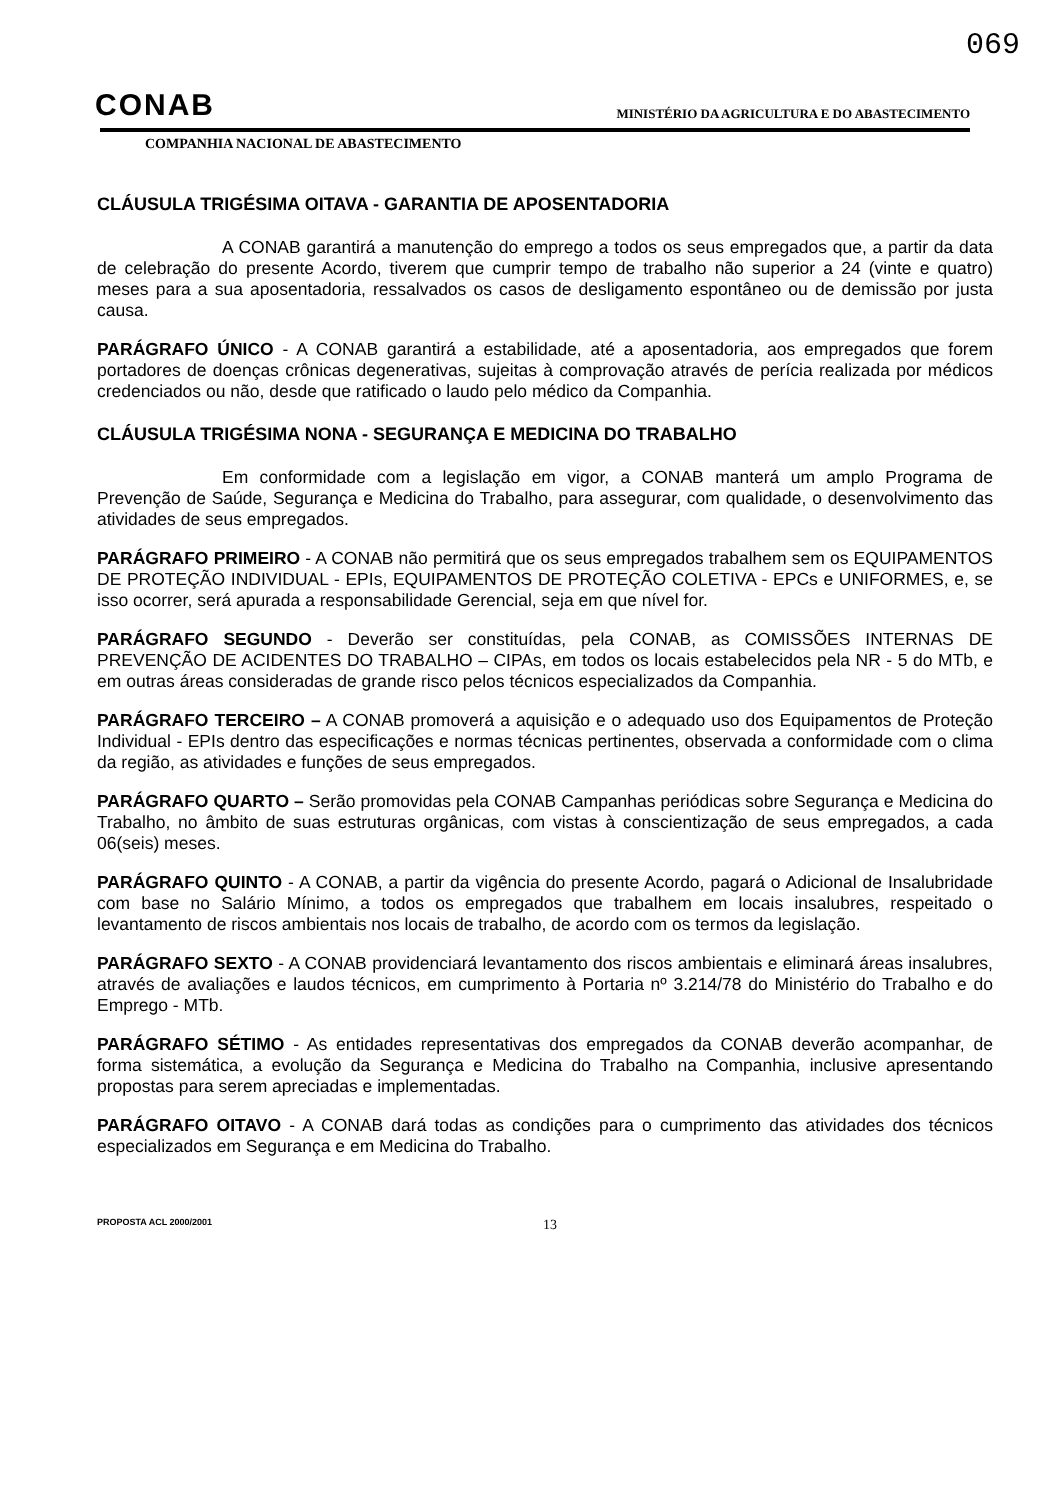069
CONAB
MINISTÉRIO DA AGRICULTURA E DO ABASTECIMENTO
COMPANHIA NACIONAL DE ABASTECIMENTO
CLÁUSULA TRIGÉSIMA OITAVA - GARANTIA DE APOSENTADORIA
A CONAB garantirá a manutenção do emprego a todos os seus empregados que, a partir da data de celebração do presente Acordo, tiverem que cumprir tempo de trabalho não superior a 24 (vinte e quatro) meses para a sua aposentadoria, ressalvados os casos de desligamento espontâneo ou de demissão por justa causa.
PARÁGRAFO ÚNICO - A CONAB garantirá a estabilidade, até a aposentadoria, aos empregados que forem portadores de doenças crônicas degenerativas, sujeitas à comprovação através de perícia realizada por médicos credenciados ou não, desde que ratificado o laudo pelo médico da Companhia.
CLÁUSULA TRIGÉSIMA NONA - SEGURANÇA E MEDICINA DO TRABALHO
Em conformidade com a legislação em vigor, a CONAB manterá um amplo Programa de Prevenção de Saúde, Segurança e Medicina do Trabalho, para assegurar, com qualidade, o desenvolvimento das atividades de seus empregados.
PARÁGRAFO PRIMEIRO - A CONAB não permitirá que os seus empregados trabalhem sem os EQUIPAMENTOS DE PROTEÇÃO INDIVIDUAL - EPIs, EQUIPAMENTOS DE PROTEÇÃO COLETIVA - EPCs e UNIFORMES, e, se isso ocorrer, será apurada a responsabilidade Gerencial, seja em que nível for.
PARÁGRAFO SEGUNDO - Deverão ser constituídas, pela CONAB, as COMISSÕES INTERNAS DE PREVENÇÃO DE ACIDENTES DO TRABALHO – CIPAs, em todos os locais estabelecidos pela NR - 5 do MTb, e em outras áreas consideradas de grande risco pelos técnicos especializados da Companhia.
PARÁGRAFO TERCEIRO – A CONAB promoverá a aquisição e o adequado uso dos Equipamentos de Proteção Individual - EPIs dentro das especificações e normas técnicas pertinentes, observada a conformidade com o clima da região, as atividades e funções de seus empregados.
PARÁGRAFO QUARTO – Serão promovidas pela CONAB Campanhas periódicas sobre Segurança e Medicina do Trabalho, no âmbito de suas estruturas orgânicas, com vistas à conscientização de seus empregados, a cada 06(seis) meses.
PARÁGRAFO QUINTO - A CONAB, a partir da vigência do presente Acordo, pagará o Adicional de Insalubridade com base no Salário Mínimo, a todos os empregados que trabalhem em locais insalubres, respeitado o levantamento de riscos ambientais nos locais de trabalho, de acordo com os termos da legislação.
PARÁGRAFO SEXTO - A CONAB providenciará levantamento dos riscos ambientais e eliminará áreas insalubres, através de avaliações e laudos técnicos, em cumprimento à Portaria nº 3.214/78 do Ministério do Trabalho e do Emprego - MTb.
PARÁGRAFO SÉTIMO - As entidades representativas dos empregados da CONAB deverão acompanhar, de forma sistemática, a evolução da Segurança e Medicina do Trabalho na Companhia, inclusive apresentando propostas para serem apreciadas e implementadas.
PARÁGRAFO OITAVO - A CONAB dará todas as condições para o cumprimento das atividades dos técnicos especializados em Segurança e em Medicina do Trabalho.
PROPOSTA ACL 2000/2001 13